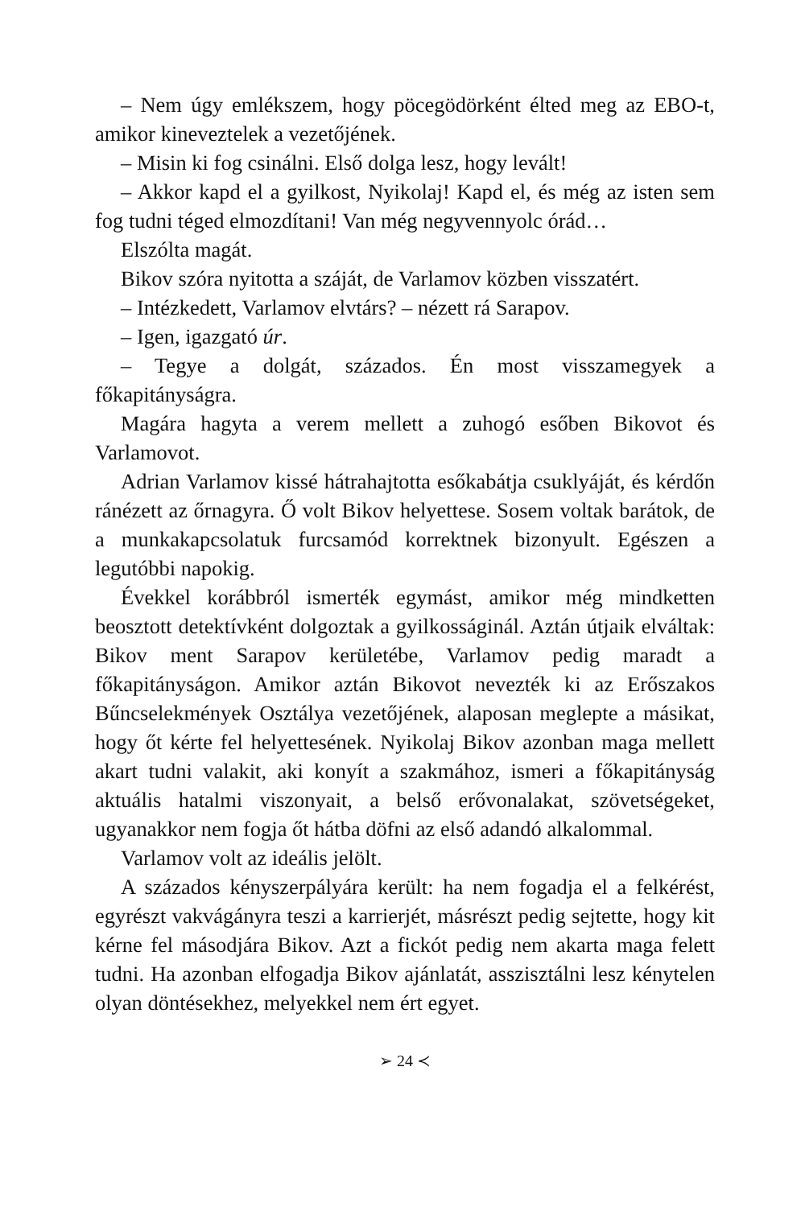– Nem úgy emlékszem, hogy pöcegödörként élted meg az EBO-t, amikor kineveztelek a vezetőjének.
– Misin ki fog csinálni. Első dolga lesz, hogy levált!
– Akkor kapd el a gyilkost, Nyikolaj! Kapd el, és még az isten sem fog tudni téged elmozdítani! Van még negyvennyolc órád…
Elszólta magát.
Bikov szóra nyitotta a száját, de Varlamov közben visszatért.
– Intézkedett, Varlamov elvtárs? – nézett rá Sarapov.
– Igen, igazgató úr.
– Tegye a dolgát, százados. Én most visszamegyek a főkapitányságra.
Magára hagyta a verem mellett a zuhogó esőben Bikovot és Varlamovot.
Adrian Varlamov kissé hátrahajtotta esőkabátja csuklyáját, és kérdőn ránézett az őrnagyra. Ő volt Bikov helyettese. Sosem voltak barátok, de a munkakapcsolatuk furcsamód korrektnek bizonyult. Egészen a legutóbbi napokig.
Évekkel korábbról ismerték egymást, amikor még mindketten beosztott detektívként dolgoztak a gyilkosságinál. Aztán útjaik elváltak: Bikov ment Sarapov kerületébe, Varlamov pedig maradt a főkapitányságon. Amikor aztán Bikovot nevezték ki az Erőszakos Bűncselekmények Osztálya vezetőjének, alaposan meglepte a másikat, hogy őt kérte fel helyettesének. Nyikolaj Bikov azonban maga mellett akart tudni valakit, aki konyít a szakmához, ismeri a főkapitányság aktuális hatalmi viszonyait, a belső erővonalakat, szövetségeket, ugyanakkor nem fogja őt hátba döfni az első adandó alkalommal.
Varlamov volt az ideális jelölt.
A százados kényszerpályára került: ha nem fogadja el a felkérést, egyrészt vakvágányra teszi a karrierjét, másrészt pedig sejtette, hogy kit kérne fel másodjára Bikov. Azt a fickót pedig nem akarta maga felett tudni. Ha azonban elfogadja Bikov ajánlatát, asszisztálni lesz kénytelen olyan döntésekhez, melyekkel nem ért egyet.
➢ 24 ≺